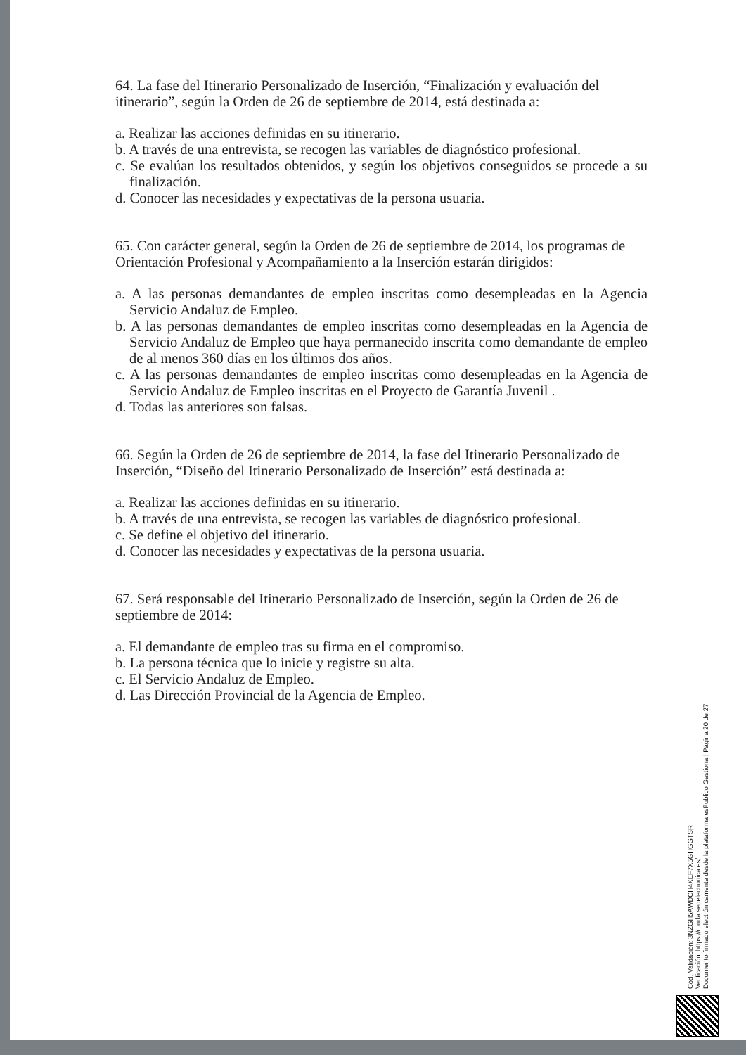64. La fase del Itinerario Personalizado de Inserción, “Finalización y evaluación del itinerario”, según la Orden de 26 de septiembre de 2014, está destinada a:
a. Realizar las acciones definidas en su itinerario.
b. A través de una entrevista, se recogen las variables de diagnóstico profesional.
c. Se evalúan los resultados obtenidos, y según los objetivos conseguidos se procede a su finalización.
d. Conocer las necesidades y expectativas de la persona usuaria.
65. Con carácter general, según la Orden de 26 de septiembre de 2014, los programas de Orientación Profesional y Acompañamiento a la Inserción estarán dirigidos:
a. A las personas demandantes de empleo inscritas como desempleadas en la Agencia Servicio Andaluz de Empleo.
b. A las personas demandantes de empleo inscritas como desempleadas en la Agencia de Servicio Andaluz de Empleo que haya permanecido inscrita como demandante de empleo de al menos 360 días en los últimos dos años.
c. A las personas demandantes de empleo inscritas como desempleadas en la Agencia de Servicio Andaluz de Empleo inscritas en el Proyecto de Garantía Juvenil .
d. Todas las anteriores son falsas.
66. Según la Orden de 26 de septiembre de 2014, la fase del Itinerario Personalizado de Inserción, “Diseño del Itinerario Personalizado de Inserción” está destinada a:
a. Realizar las acciones definidas en su itinerario.
b. A través de una entrevista, se recogen las variables de diagnóstico profesional.
c. Se define el objetivo del itinerario.
d. Conocer las necesidades y expectativas de la persona usuaria.
67. Será responsable del Itinerario Personalizado de Inserción, según la Orden de 26 de septiembre de 2014:
a. El demandante de empleo tras su firma en el compromiso.
b. La persona técnica que lo inicie y registre su alta.
c. El Servicio Andaluz de Empleo.
d. Las Dirección Provincial de la Agencia de Empleo.
Cód. Validación: 3NZGH5AWDCH4XEF7X5GHGGTSR
Verificación: https://ronda.sedelectronica.es/
Documento firmado electrónicamente desde la plataforma esPublico Gestiona | Página 20 de 27